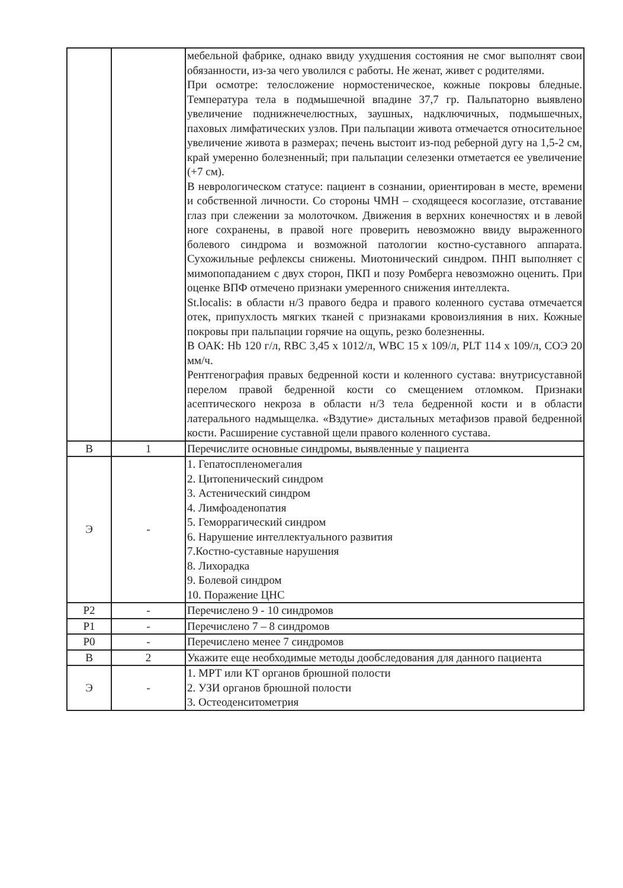| | | мебельной фабрике, однако ввиду ухудшения состояния не смог выполнят свои обязанности, из-за чего уволился с работы. Не женат, живет с родителями. При осмотре: телосложение нормостеническое, кожные покровы бледные. Температура тела в подмышечной впадине 37,7 гр. Пальпаторно выявлено увеличение поднижнечелюстных, заушных, надключичных, подмышечных, паховых лимфатических узлов. При пальпации живота отмечается относительное увеличение живота в размерах; печень выстоит из-под реберной дугу на 1,5-2 см, край умеренно болезненный; при пальпации селезенки отметается ее увеличение (+7 см). В неврологическом статусе: пациент в сознании, ориентирован в месте, времени и собственной личности. Со стороны ЧМН – сходящееся косоглазие, отставание глаз при слежении за молоточком. Движения в верхних конечностях и в левой ноге сохранены, в правой ноге проверить невозможно ввиду выраженного болевого синдрома и возможной патологии костно-суставного аппарата. Сухожильные рефлексы снижены. Миотонический синдром. ПНП выполняет с мимопопаданием с двух сторон, ПКП и позу Ромберга невозможно оценить. При оценке ВПФ отмечено признаки умеренного снижения интеллекта. St.localis: в области н/3 правого бедра и правого коленного сустава отмечается отек, припухлость мягких тканей с признаками кровоизлияния в них. Кожные покровы при пальпации горячие на ощупь, резко болезненны. В ОАК: Hb 120 г/л, RBC 3,45 x 1012/л, WBC 15 x 109/л, PLT 114 x 109/л, СОЭ 20 мм/ч. Рентгенография правых бедренной кости и коленного сустава: внутрисуставной перелом правой бедренной кости со смещением отломком. Признаки асептического некроза в области н/3 тела бедренной кости и в области латерального надмыщелка. «Вздутие» дистальных метафизов правой бедренной кости. Расширение суставной щели правого коленного сустава. |
| В | 1 | Перечислите основные синдромы, выявленные у пациента |
| Э | - | 1. Гепатоспленомегалия 2. Цитопенический синдром 3. Астенический синдром 4. Лимфоаденопатия 5. Геморрагический синдром 6. Нарушение интеллектуального развития 7.Костно-суставные нарушения 8. Лихорадка 9. Болевой синдром 10. Поражение ЦНС |
| Р2 | - | Перечислено 9 - 10 синдромов |
| Р1 | - | Перечислено 7 – 8 синдромов |
| Р0 | - | Перечислено менее 7 синдромов |
| В | 2 | Укажите еще необходимые методы дообследования для данного пациента |
| Э | - | 1. МРТ или КТ органов брюшной полости 2. УЗИ органов брюшной полости 3. Остеоденситометрия |